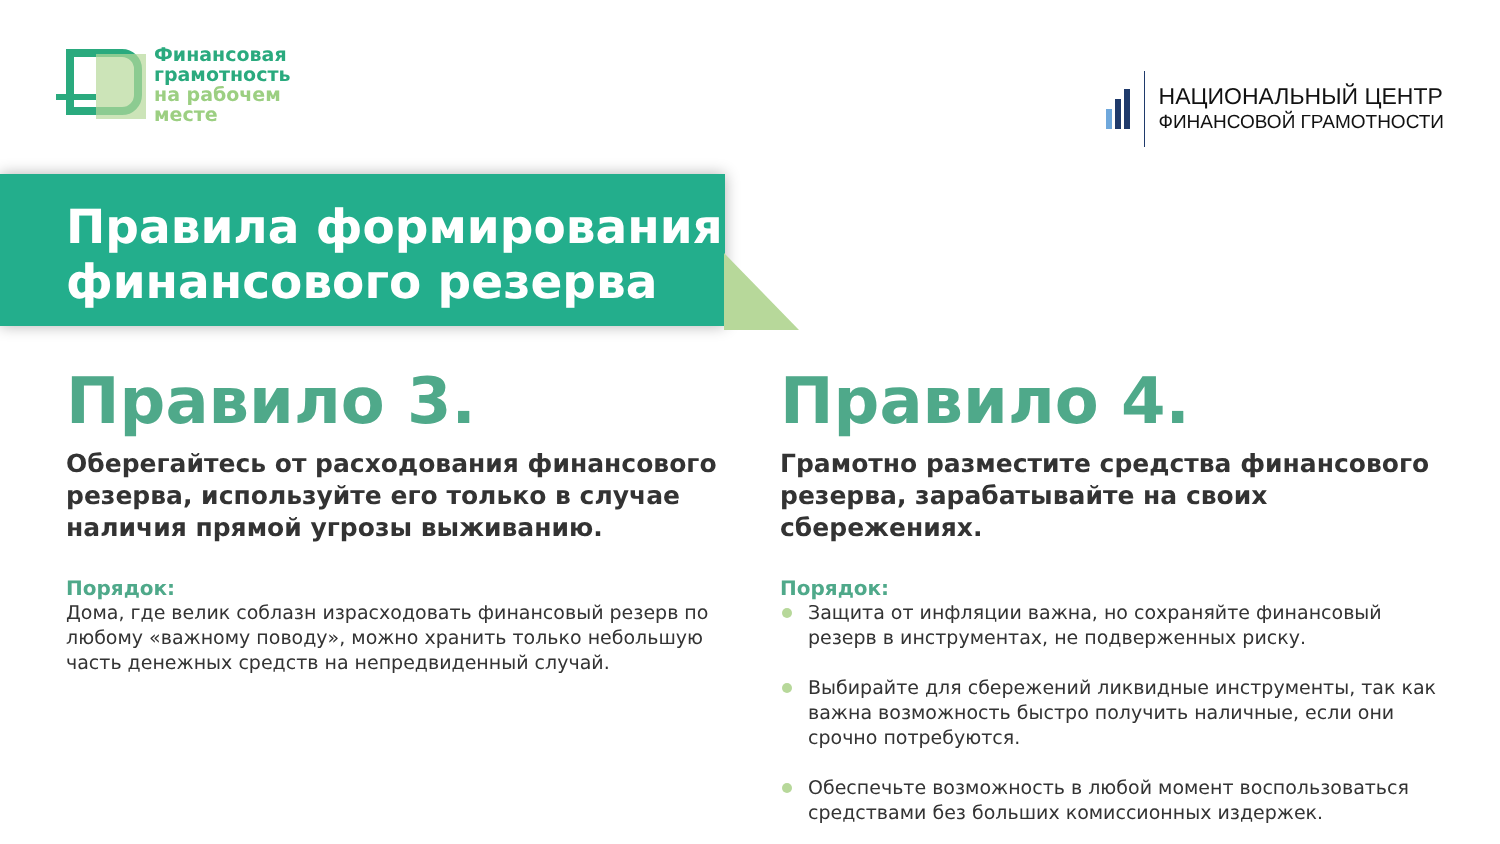Финансовая
грамотность
на рабочем
месте
НАЦИОНАЛЬНЫЙ ЦЕНТР
ФИНАНСОВОЙ ГРАМОТНОСТИ
Правила формирования
финансового резерва
Правило 3.
Оберегайтесь от расходования финансового резерва, используйте его только в случае наличия прямой угрозы выживанию.
Порядок:
Дома, где велик соблазн израсходовать финансовый резерв по любому «важному поводу», можно хранить только небольшую часть денежных средств на непредвиденный случай.
Правило 4.
Грамотно разместите средства финансового резерва, зарабатывайте на своих сбережениях.
Порядок:
Защита от инфляции важна, но сохраняйте финансовый резерв в инструментах, не подверженных риску.
Выбирайте для сбережений ликвидные инструменты, так как важна возможность быстро получить наличные, если они срочно потребуются.
Обеспечьте возможность в любой момент воспользоваться средствами без больших комиссионных издержек.